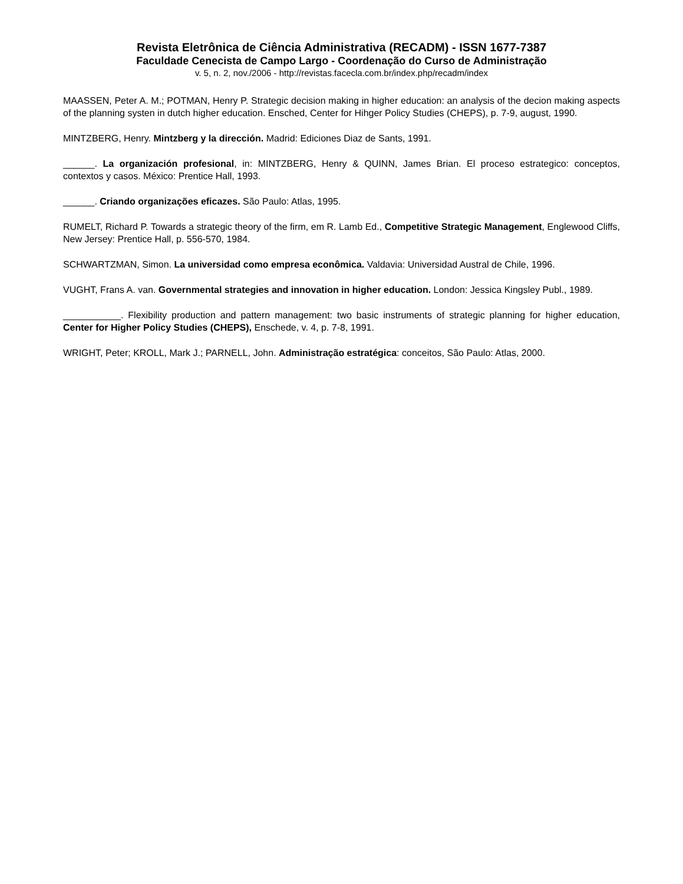Revista Eletrônica de Ciência Administrativa (RECADM) - ISSN 1677-7387
Faculdade Cenecista de Campo Largo - Coordenação do Curso de Administração
v. 5, n. 2, nov./2006 - http://revistas.facecla.com.br/index.php/recadm/index
MAASSEN, Peter A. M.; POTMAN, Henry P. Strategic decision making in higher education: an analysis of the decion making aspects of the planning systen in dutch higher education. Ensched, Center for Hihger Policy Studies (CHEPS), p. 7-9, august, 1990.
MINTZBERG, Henry. Mintzberg y la dirección. Madrid: Ediciones Diaz de Sants, 1991.
______. La organización profesional, in: MINTZBERG, Henry & QUINN, James Brian. El proceso estrategico: conceptos, contextos y casos. México: Prentice Hall, 1993.
______. Criando organizações eficazes. São Paulo: Atlas, 1995.
RUMELT, Richard P. Towards a strategic theory of the firm, em R. Lamb Ed., Competitive Strategic Management, Englewood Cliffs, New Jersey: Prentice Hall, p. 556-570, 1984.
SCHWARTZMAN, Simon. La universidad como empresa econômica. Valdavia: Universidad Austral de Chile, 1996.
VUGHT, Frans A. van. Governmental strategies and innovation in higher education. London: Jessica Kingsley Publ., 1989.
___________. Flexibility production and pattern management: two basic instruments of strategic planning for higher education, Center for Higher Policy Studies (CHEPS), Enschede, v. 4, p. 7-8, 1991.
WRIGHT, Peter; KROLL, Mark J.; PARNELL, John. Administração estratégica: conceitos, São Paulo: Atlas, 2000.